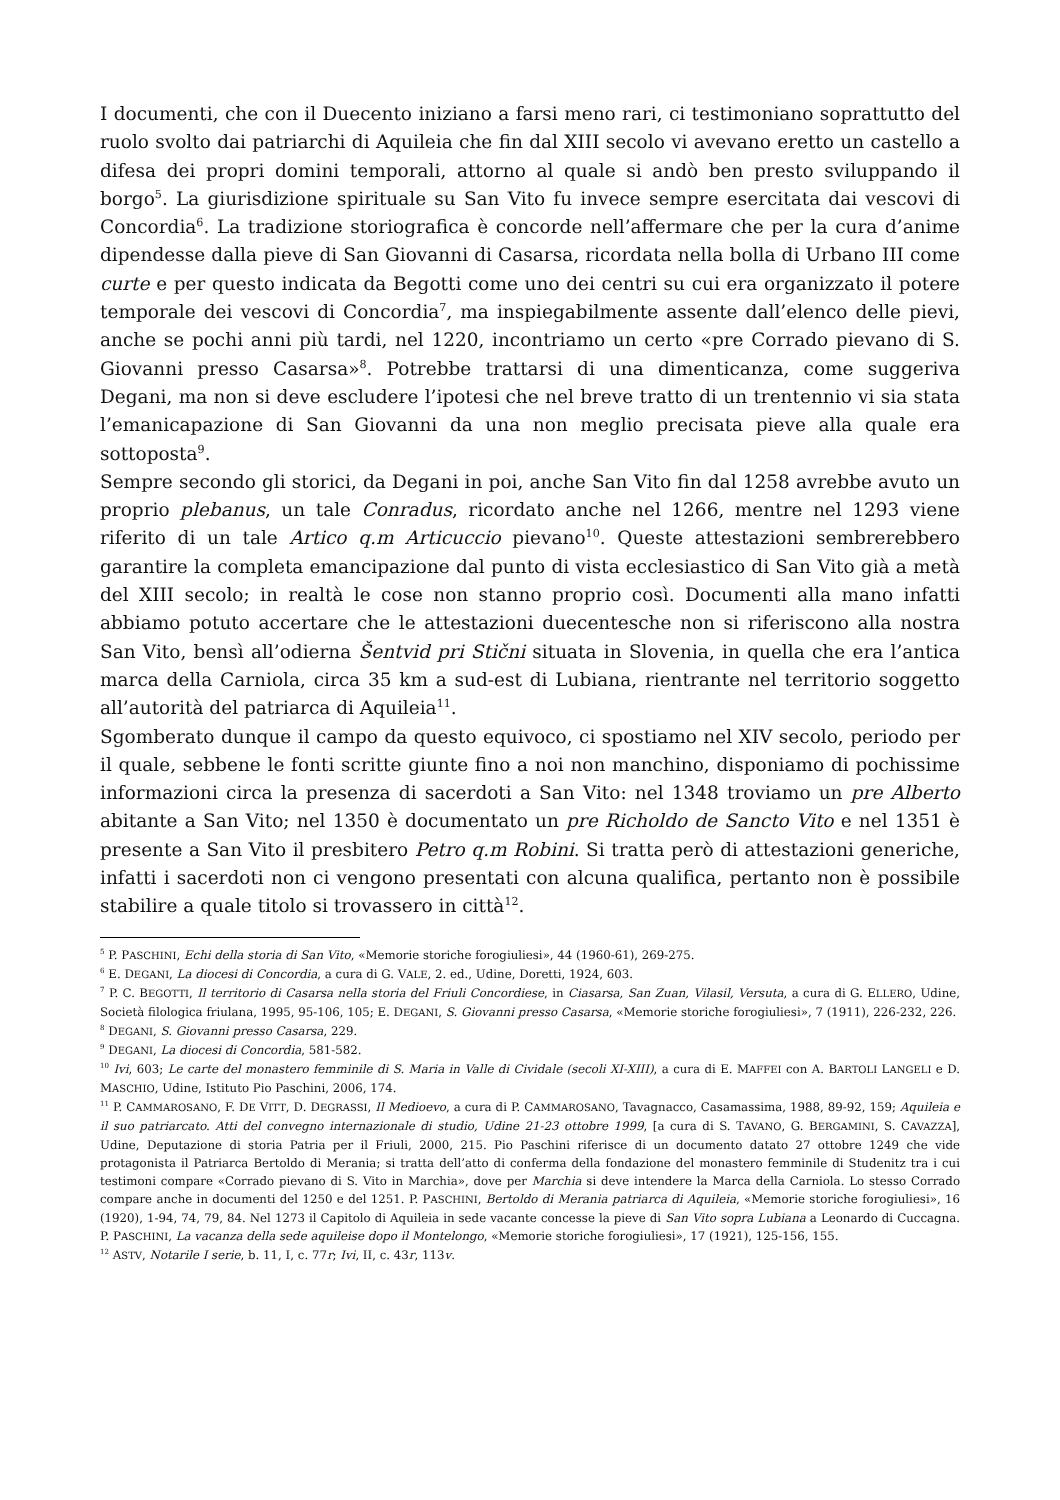I documenti, che con il Duecento iniziano a farsi meno rari, ci testimoniano soprattutto del ruolo svolto dai patriarchi di Aquileia che fin dal XIII secolo vi avevano eretto un castello a difesa dei propri domini temporali, attorno al quale si andò ben presto sviluppando il borgo<sup>5</sup>. La giurisdizione spirituale su San Vito fu invece sempre esercitata dai vescovi di Concordia<sup>6</sup>. La tradizione storiografica è concorde nell’affermare che per la cura d’anime dipendesse dalla pieve di San Giovanni di Casarsa, ricordata nella bolla di Urbano III come curte e per questo indicata da Begotti come uno dei centri su cui era organizzato il potere temporale dei vescovi di Concordia<sup>7</sup>, ma inspiegabilmente assente dall’elenco delle pievi, anche se pochi anni più tardi, nel 1220, incontriamo un certo «pre Corrado pievano di S. Giovanni presso Casarsa»<sup>8</sup>. Potrebbe trattarsi di una dimenticanza, come suggeriva Degani, ma non si deve escludere l’ipotesi che nel breve tratto di un trentennio vi sia stata l’emanicapazione di San Giovanni da una non meglio precisata pieve alla quale era sottoposta<sup>9</sup>.
Sempre secondo gli storici, da Degani in poi, anche San Vito fin dal 1258 avrebbe avuto un proprio plebanus, un tale Conradus, ricordato anche nel 1266, mentre nel 1293 viene riferito di un tale Artico q.m Articuccio pievano<sup>10</sup>. Queste attestazioni sembrerebbero garantire la completa emancipazione dal punto di vista ecclesiastico di San Vito già a metà del XIII secolo; in realtà le cose non stanno proprio così. Documenti alla mano infatti abbiamo potuto accertare che le attestazioni duecentesche non si riferiscono alla nostra San Vito, bensì all’odierna Šentvid pri Stični situata in Slovenia, in quella che era l’antica marca della Carniola, circa 35 km a sud-est di Lubiana, rientrante nel territorio soggetto all’autorità del patriarca di Aquileia<sup>11</sup>.
Sgomberato dunque il campo da questo equivoco, ci spostiamo nel XIV secolo, periodo per il quale, sebbene le fonti scritte giunte fino a noi non manchino, disponiamo di pochissime informazioni circa la presenza di sacerdoti a San Vito: nel 1348 troviamo un pre Alberto abitante a San Vito; nel 1350 è documentato un pre Richoldo de Sancto Vito e nel 1351 è presente a San Vito il presbitero Petro q.m Robini. Si tratta però di attestazioni generiche, infatti i sacerdoti non ci vengono presentati con alcuna qualifica, pertanto non è possibile stabilire a quale titolo si trovassero in città<sup>12</sup>.
<sup>5</sup> P. PASCHINI, Echi della storia di San Vito, «Memorie storiche forogiuliesi», 44 (1960-61), 269-275.
<sup>6</sup> E. DEGANI, La diocesi di Concordia, a cura di G. VALE, 2. ed., Udine, Doretti, 1924, 603.
<sup>7</sup> P. C. BEGOTTI, Il territorio di Casarsa nella storia del Friuli Concordiese, in Ciasarsa, San Zuan, Vilasil, Versuta, a cura di G. ELLERO, Udine, Società filologica friulana, 1995, 95-106, 105; E. DEGANI, S. Giovanni presso Casarsa, «Memorie storiche forogiuliesi», 7 (1911), 226-232, 226.
<sup>8</sup> DEGANI, S. Giovanni presso Casarsa, 229.
<sup>9</sup> DEGANI, La diocesi di Concordia, 581-582.
<sup>10</sup> Ivi, 603; Le carte del monastero femminile di S. Maria in Valle di Cividale (secoli XI-XIII), a cura di E. MAFFEI con A. BARTOLI LANGELI e D. MASCHIO, Udine, Istituto Pio Paschini, 2006, 174.
<sup>11</sup> P. CAMMAROSANO, F. DE VITT, D. DEGRASSI, Il Medioevo, a cura di P. CAMMAROSANO, Tavagnacco, Casamassima, 1988, 89-92, 159; Aquileia e il suo patriarcato. Atti del convegno internazionale di studio, Udine 21-23 ottobre 1999, [a cura di S. TAVANO, G. BERGAMINI, S. CAVAZZA], Udine, Deputazione di storia Patria per il Friuli, 2000, 215. Pio Paschini riferisce di un documento datato 27 ottobre 1249 che vide protagonista il Patriarca Bertoldo di Merania; si tratta dell’atto di conferma della fondazione del monastero femminile di Studenitz tra i cui testimoni compare «Corrado pievano di S. Vito in Marchia», dove per Marchia si deve intendere la Marca della Carniola. Lo stesso Corrado compare anche in documenti del 1250 e del 1251. P. PASCHINI, Bertoldo di Merania patriarca di Aquileia, «Memorie storiche forogiuliesi», 16 (1920), 1-94, 74, 79, 84. Nel 1273 il Capitolo di Aquileia in sede vacante concesse la pieve di San Vito sopra Lubiana a Leonardo di Cuccagna. P. PASCHINI, La vacanza della sede aquileise dopo il Montelongo, «Memorie storiche forogiuliesi», 17 (1921), 125-156, 155.
<sup>12</sup> ASTV, Notarile I serie, b. 11, I, c. 77r; Ivi, II, c. 43r, 113v.